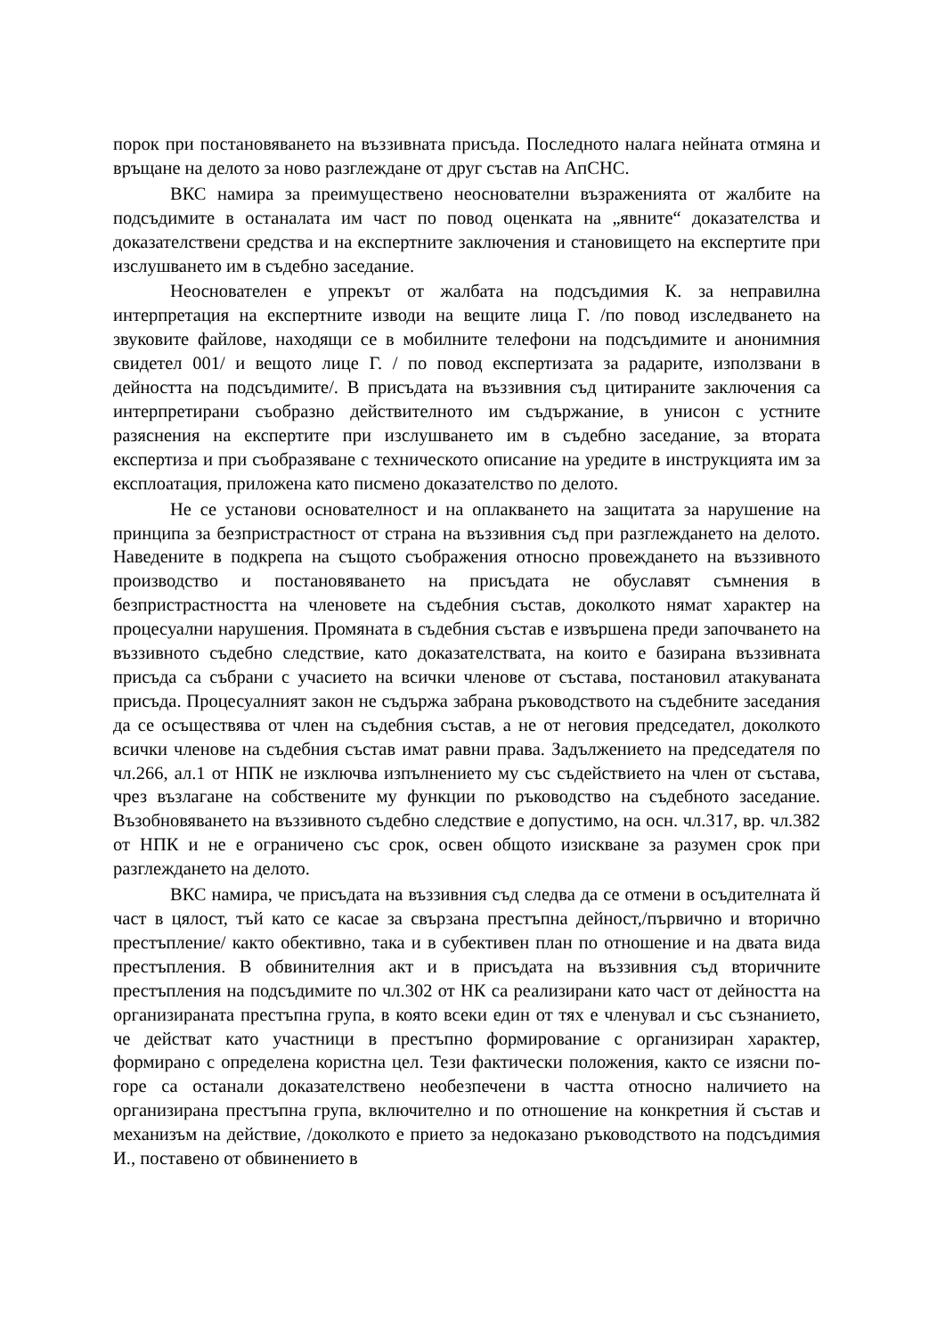порок при постановяването на въззивната присъда. Последното налага нейната отмяна и връщане на делото за ново разглеждане от друг състав на АпСНС.
ВКС намира за преимуществено неоснователни възраженията от жалбите на подсъдимите в останалата им част по повод оценката на „явните“ доказателства и доказателствени средства и на експертните заключения и становището на експертите при изслушването им в съдебно заседание.
Неоснователен е упрекът от жалбата на подсъдимия К. за неправилна интерпретация на експертните изводи на вещите лица Г. /по повод изследването на звуковите файлове, находящи се в мобилните телефони на подсъдимите и анонимния свидетел 001/ и вещото лице Г. / по повод експертизата за радарите, използвани в дейността на подсъдимите/. В присъдата на въззивния съд цитираните заключения са интерпретирани съобразно действителното им съдържание, в унисон с устните разяснения на експертите при изслушването им в съдебно заседание, за втората експертиза и при съобразяване с техническото описание на уредите в инструкцията им за експлоатация, приложена като писмено доказателство по делото.
Не се установи основателност и на оплакването на защитата за нарушение на принципа за безпристрастност от страна на въззивния съд при разглеждането на делото. Наведените в подкрепа на същото съображения относно провеждането на въззивното производство и постановяването на присъдата не обуславят съмнения в безпристрастността на членовете на съдебния състав, доколкото нямат характер на процесуални нарушения. Промяната в съдебния състав е извършена преди започването на въззивното съдебно следствие, като доказателствата, на които е базирана въззивната присъда са събрани с учасието на всички членове от състава, постановил атакуваната присъда. Процесуалният закон не съдържа забрана ръководството на съдебните заседания да се осъществява от член на съдебния състав, а не от неговия председател, доколкото всички членове на съдебния състав имат равни права. Задължението на председателя по чл.266, ал.1 от НПК не изключва изпълнението му със съдействието на член от състава, чрез възлагане на собствените му функции по ръководство на съдебното заседание. Възобновяването на въззивното съдебно следствие е допустимо, на осн. чл.317, вр. чл.382 от НПК и не е ограничено със срок, освен общото изискване за разумен срок при разглеждането на делото.
ВКС намира, че присъдата на въззивния съд следва да се отмени в осъдителната й част в цялост, тъй като се касае за свързана престъпна дейност,/първично и вторично престъпление/ както обективно, така и в субективен план по отношение и на двата вида престъпления. В обвинителния акт и в присъдата на въззивния съд вторичните престъпления на подсъдимите по чл.302 от НК са реализирани като част от дейността на организираната престъпна група, в която всеки един от тях е членувал и със съзнанието, че действат като участници в престъпно формирование с организиран характер, формирано с определена користна цел. Тези фактически положения, както се изясни по-горе са останали доказателствено необезпечени в частта относно наличието на организирана престъпна група, включително и по отношение на конкретния й състав и механизъм на действие, /доколкото е прието за недоказано ръководството на подсъдимия И., поставено от обвинението в